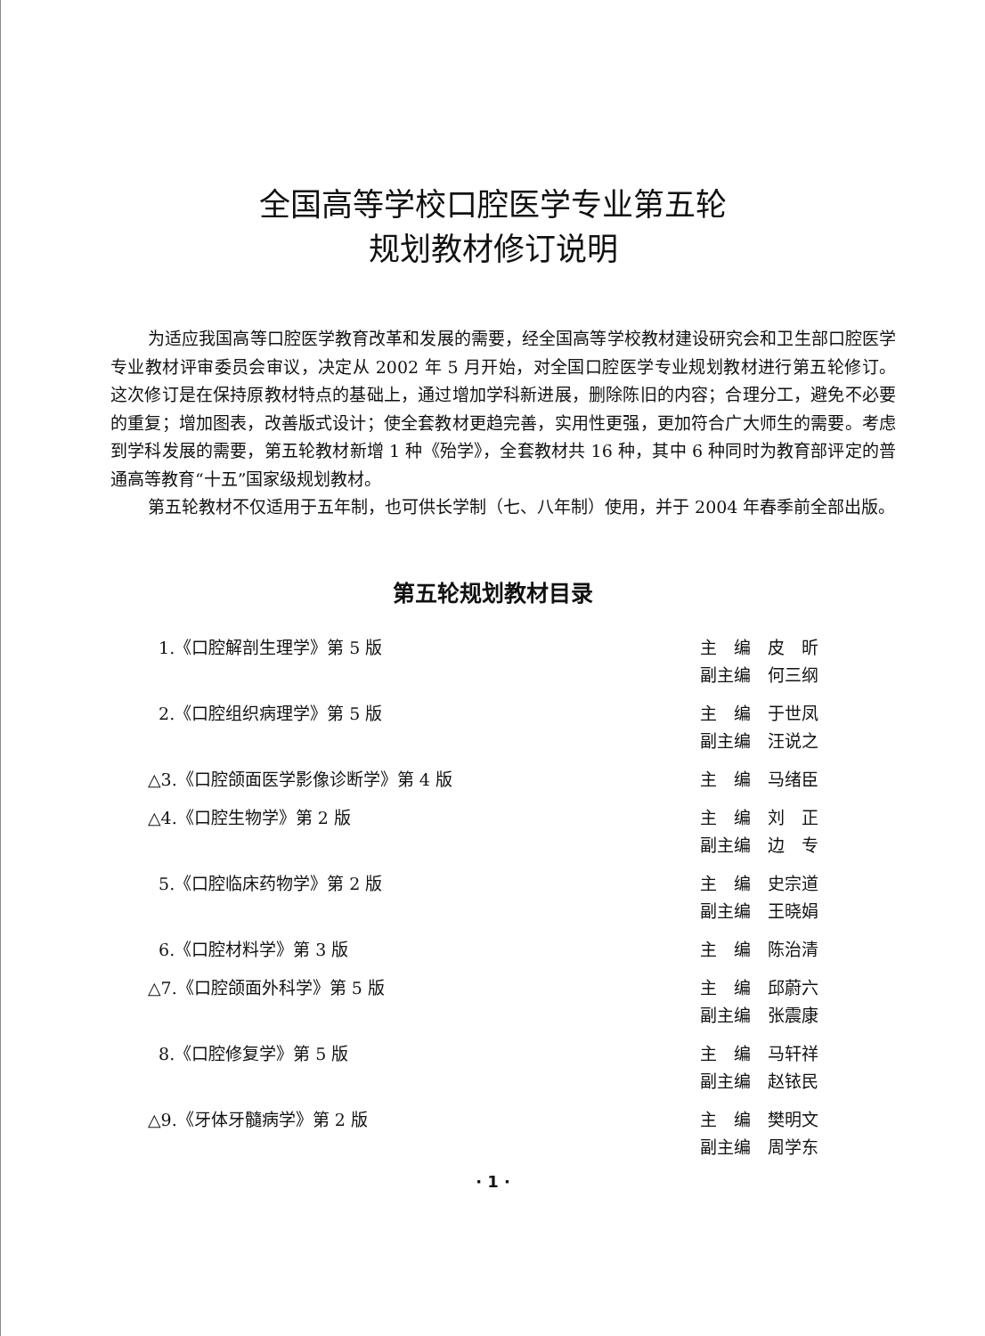全国高等学校口腔医学专业第五轮
规划教材修订说明
为适应我国高等口腔医学教育改革和发展的需要，经全国高等学校教材建设研究会和卫生部口腔医学专业教材评审委员会审议，决定从 2002 年 5 月开始，对全国口腔医学专业规划教材进行第五轮修订。这次修订是在保持原教材特点的基础上，通过增加学科新进展，删除陈旧的内容；合理分工，避免不必要的重复；增加图表，改善版式设计；使全套教材更趋完善，实用性更强，更加符合广大师生的需要。考虑到学科发展的需要，第五轮教材新增 1 种《殆学》，全套教材共 16 种，其中 6 种同时为教育部评定的普通高等教育“十五”国家级规划教材。
第五轮教材不仅适用于五年制，也可供长学制（七、八年制）使用，并于 2004 年春季前全部出版。
第五轮规划教材目录
1.《口腔解剖生理学》第 5 版 主　编　皮　昕
副主编　何三纲
2.《口腔组织病理学》第 5 版 主　编　于世凤
副主编　汪说之
△3.《口腔颌面医学影像诊断学》第 4 版
主　编　马绪臣
△4.《口腔生物学》第 2 版 主　编　刘　正
副主编　边　专
5.《口腔临床药物学》第 2 版 主　编　史宗道
副主编　王晓娟
6.《口腔材料学》第 3 版 主　编　陈治清
△7.《口腔颌面外科学》第 5 版 主　编　邱蔚六
副主编　张震康
8.《口腔修复学》第 5 版 主　编　马轩祥
副主编　赵铱民
△9.《牙体牙髓病学》第 2 版 主　编　樊明文
副主编　周学东
· 1 ·